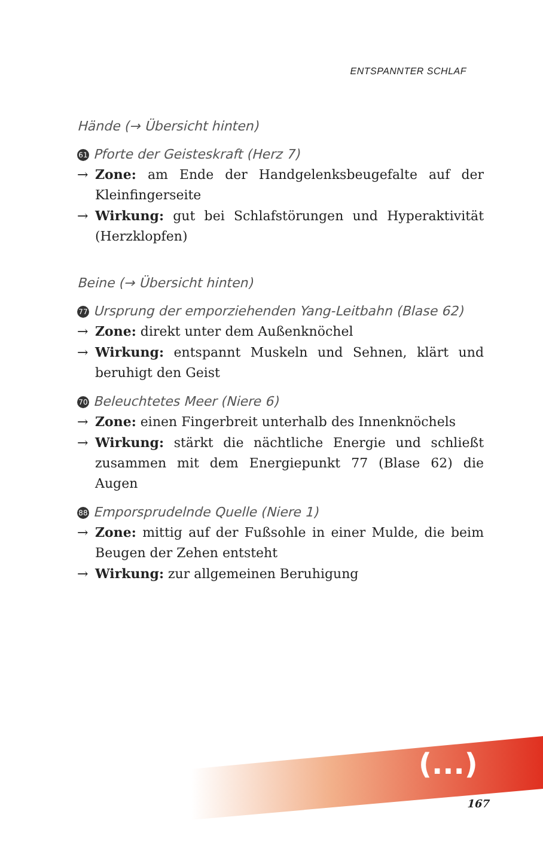ENTSPANNTER SCHLAF
Hände (→ Übersicht hinten)
61 Pforte der Geisteskraft (Herz 7)
→ Zone: am Ende der Handgelenksbeugefalte auf der Kleinfingerseite
→ Wirkung: gut bei Schlafstörungen und Hyperaktivität (Herzklopfen)
Beine (→ Übersicht hinten)
77 Ursprung der emporziehenden Yang-Leitbahn (Blase 62)
→ Zone: direkt unter dem Außenknöchel
→ Wirkung: entspannt Muskeln und Sehnen, klärt und beruhigt den Geist
70 Beleuchtetes Meer (Niere 6)
→ Zone: einen Fingerbreit unterhalb des Innenknöchels
→ Wirkung: stärkt die nächtliche Energie und schließt zusammen mit dem Energiepunkt 77 (Blase 62) die Augen
88 Emporsprudelnde Quelle (Niere 1)
→ Zone: mittig auf der Fußsohle in einer Mulde, die beim Beugen der Zehen entsteht
→ Wirkung: zur allgemeinen Beruhigung
(...)
167